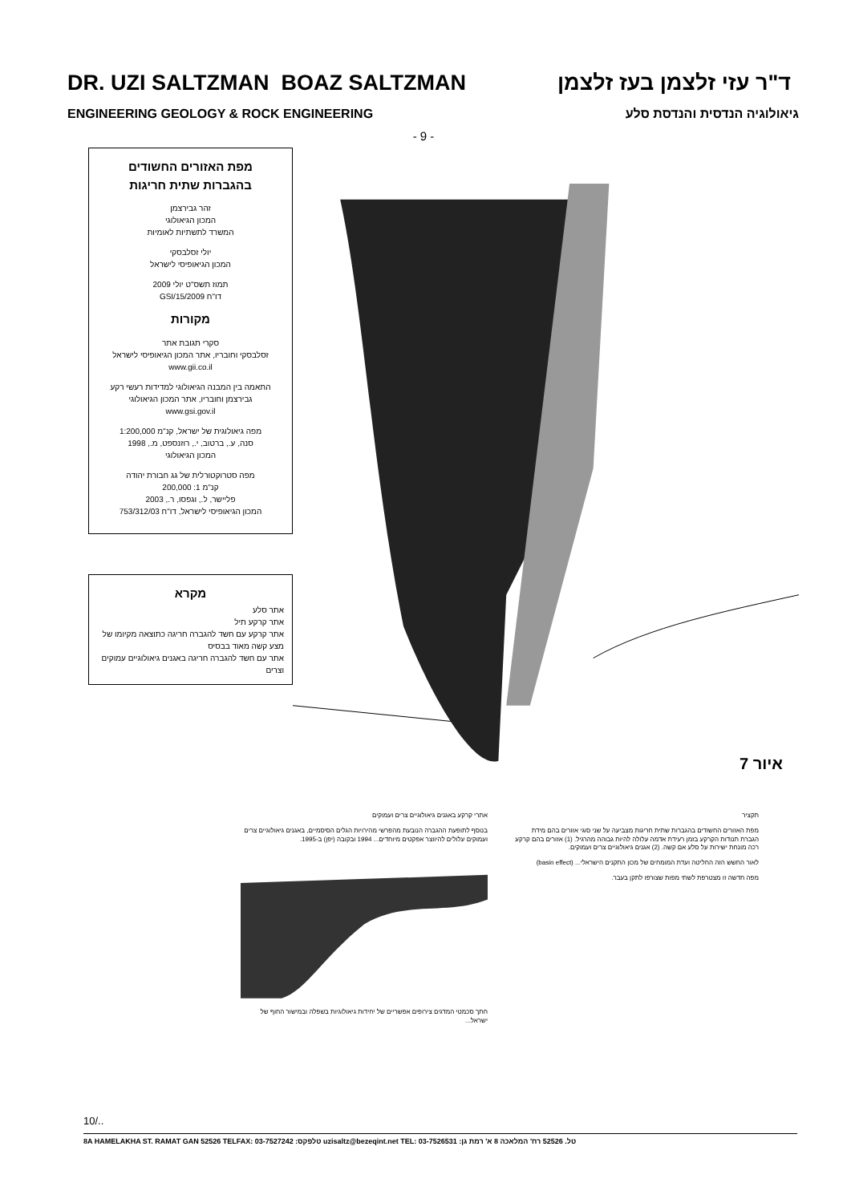DR. UZI SALTZMAN BOAZ SALTZMAN ד"ר עזי זלצמן בעז זלצמן
ENGINEERING GEOLOGY & ROCK ENGINEERING גיאולוגיה הנדסית והנדסת סלע
- 9 -
מפת האזורים החשודים
בהגברות שתית חריגות
זהר גבירצמן
המכון הגיאולוגי
המשרד לתשתיות לאומיות
יולי זסלבסקי
המכון הגיאופיסי לישראל
תמוז תשס"ט יולי 2009
דו"ח GSI/15/2009
מקורות
סקרי תגובת אתר
זסלבסקי וחובריו, אתר המכון הגיאופיסי לישראל
www.gii.co.il
התאמה בין המבנה הגיאולוגי למדידות רעשי רקע
גבירצמן וחובריו, אתר המכון הגיאולוגי
www.gsi.gov.il
מפה גיאולוגית של ישראל, קנ"מ 1:200,000
סנה, ע., ברטוב, י., רוזנספט, מ., 1998
המכון הגיאולוגי
מפה סטרוקטורלית של גג חבורת יהודה
קנ"מ 1: 200,000
פליישר, ל., וגפסו, ר., 2003
המכון הגיאופיסי לישראל, דו"ח 753/312/03
מקרא
אתר סלע
אתר קרקע תיל
אתר קרקע עם חשד להגברה חריגה כתוצאה מקיומו של מצע קשה מאוד בבסיס
אתר עם חשד להגברה חריגה באגנים גיאולוגיים עמוקים וצרים
איור 7
תקציר
מפת האזורים החשודים בהגברות שתית חריגות מצביעה על שני סוגי אזורים בהם מידת הגברת תנודות הקרקע בזמן רעידת אדמה עלולה להיות גבוהה מהרגיל. (1) אזורים בהם קרקע רכה מונחת ישירות על סלע אם קשה. (2) אגנים גיאולוגיים צרים ועמוקים.
לאור החשש הזה החליטה ועדת המומחים של מכון התקנים הישראלי... (basin effect)
מפה חדשה זו מצטרפת לשתי מפות שצורפו לתקן בעבר.
אתרי קרקע באגנים גיאולוגיים צרים ועמוקים
בנוסף לתופעת ההגברה הנובעת מהפרשי מהירויות הגלים הסיסמיים, באגנים גיאולוגיים צרים ועמוקים עלולים להיווצר אפקטים מיוחדים... 1994 ובקובה (יפן) ב-1995.
חתך סכמטי המדגים צירופים אפשריים של יחידות גיאולוגיות בשפלה ובמישור החוף של ישראל...
10/..
8A HAMELAKHA ST. RAMAT GAN 52526 TELFAX: 03-7527242 :טלפקס uzisaltz@bezeqint.net TEL: 03-7526531 :טל. 52526 רח' המלאכה 8 א' רמת גן